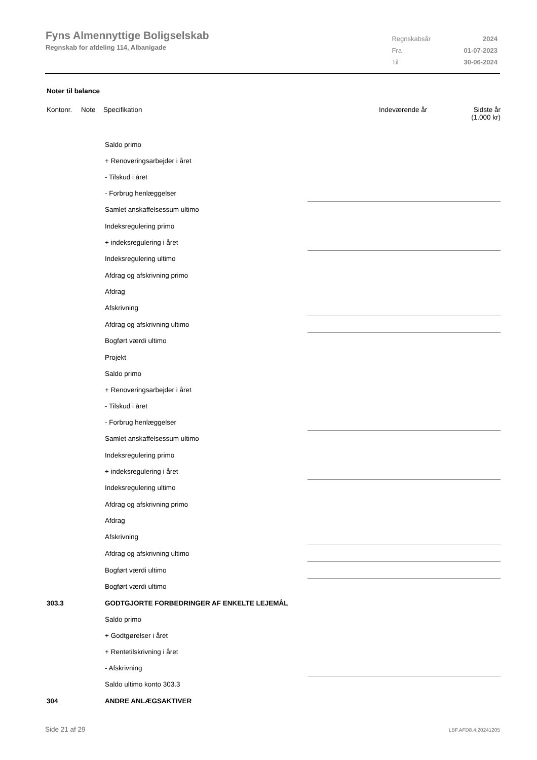Fyns Almennyttige Boligselskab
Regnskab for afdeling 114, Albanigade
| Regnskabsår | 2024 |
| Fra | 01-07-2023 |
| Til | 30-06-2024 |
Noter til balance
| Kontonr. | Note | Specifikation | Indeværende år | Sidste år (1.000 kr) |
| | Saldo primo | |
| | + Renoveringsarbejder i året | |
| | - Tilskud i året | |
| | - Forbrug henlæggelser | |
| | Samlet anskaffelsessum ultimo | |
| | Indeksregulering primo | |
| | + indeksregulering i året | |
| | Indeksregulering ultimo | |
| | Afdrag og afskrivning primo | |
| | Afdrag | |
| | Afskrivning | |
| | Afdrag og afskrivning ultimo | |
| | Bogført værdi ultimo | |
| | Projekt | |
| | Saldo primo | |
| | + Renoveringsarbejder i året | |
| | - Tilskud i året | |
| | - Forbrug henlæggelser | |
| | Samlet anskaffelsessum ultimo | |
| | Indeksregulering primo | |
| | + indeksregulering i året | |
| | Indeksregulering ultimo | |
| | Afdrag og afskrivning primo | |
| | Afdrag | |
| | Afskrivning | |
| | Afdrag og afskrivning ultimo | |
| | Bogført værdi ultimo | |
| | Bogført værdi ultimo | |
| 303.3 | GODTGJORTE FORBEDRINGER AF ENKELTE LEJEMÅL | |
| | Saldo primo | |
| | + Godtgørelser i året | |
| | + Rentetilskrivning i året | |
| | - Afskrivning | |
| | Saldo ultimo konto 303.3 | |
| 304 | ANDRE ANLÆGSAKTIVER | |
Side 21 af 29 LBF.AFD8.4.20241205